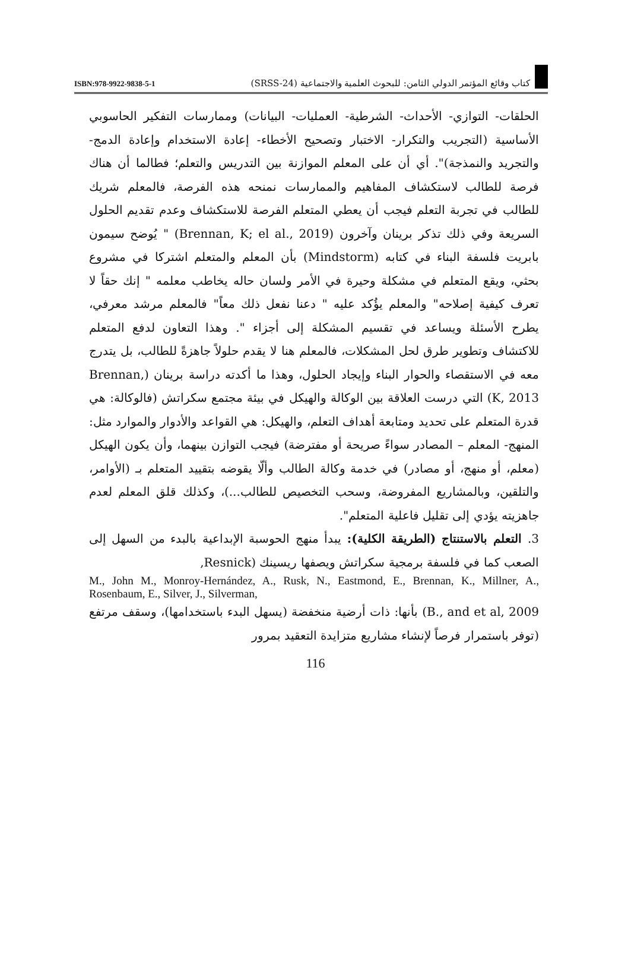ISBN:978-9922-9838-5-1 كتاب وقائع المؤتمر الدولي الثامن: للبحوث العلمية والاجتماعية (SRSS-24)
الحلقات- التوازي- الأحداث- الشرطية- العمليات- البيانات) وممارسات التفكير الحاسوبي الأساسية (التجريب والتكرار- الاختبار وتصحيح الأخطاء- إعادة الاستخدام وإعادة الدمج- والتجريد والنمذجة)". أي أن على المعلم الموازنة بين التدريس والتعلم؛ فطالما أن هناك فرصة للطالب لاستكشاف المفاهيم والممارسات نمنحه هذه الفرصة، فالمعلم شريك للطالب في تجربة التعلم فيجب أن يعطي المتعلم الفرصة للاستكشاف وعدم تقديم الحلول السريعة وفي ذلك تذكر برينان وآخرون (Brennan, K; el al., 2019) " يُوضح سيمون بابريت فلسفة البناء في كتابه (Mindstorm) بأن المعلم والمتعلم اشتركا في مشروع بحثي، ويقع المتعلم في مشكلة وحيرة في الأمر ولسان حاله يخاطب معلمه " إنك حقاً لا تعرف كيفية إصلاحه" والمعلم يؤُكد عليه " دعنا نفعل ذلك معاً" فالمعلم مرشد معرفي، يطرح الأسئلة ويساعد في تقسيم المشكلة إلى أجزاء ". وهذا التعاون لدفع المتعلم للاكتشاف وتطوير طرق لحل المشكلات، فالمعلم هنا لا يقدم حلولاً جاهزةً للطالب، بل يتدرج معه في الاستقصاء والحوار البناء وإيجاد الحلول، وهذا ما أكدته دراسة برينان (Brennan, K, 2013) التي درست العلاقة بين الوكالة والهيكل في بيئة مجتمع سكراتش (فالوكالة: هي قدرة المتعلم على تحديد ومتابعة أهداف التعلم، والهيكل: هي القواعد والأدوار والموارد مثل: المنهج- المعلم – المصادر سواءً صريحة أو مفترضة) فيجب التوازن بينهما، وأن يكون الهيكل (معلم، أو منهج، أو مصادر) في خدمة وكالة الطالب وألّا يقوضه بتقييد المتعلم بـ (الأوامر، والتلقين، وبالمشاريع المفروضة، وسحب التخصيص للطالب...)، وكذلك قلق المعلم لعدم جاهزيته يؤدي إلى تقليل فاعلية المتعلم".
3. التعلم بالاستنتاج (الطريقة الكلية): يبدأ منهج الحوسبة الإبداعية بالبدء من السهل إلى الصعب كما في فلسفة برمجية سكراتش ويصفها ريسينك (Resnick,
M., John M., Monroy-Hernández, A., Rusk, N., Eastmond, E., Brennan, K., Millner, A., Rosenbaum, E., Silver, J., Silverman,
B., and et al, 2009) بأنها: ذات أرضية منخفضة (يسهل البدء باستخدامها)، وسقف مرتفع (توفر باستمرار فرصاً لإنشاء مشاريع متزايدة التعقيد بمرور
116